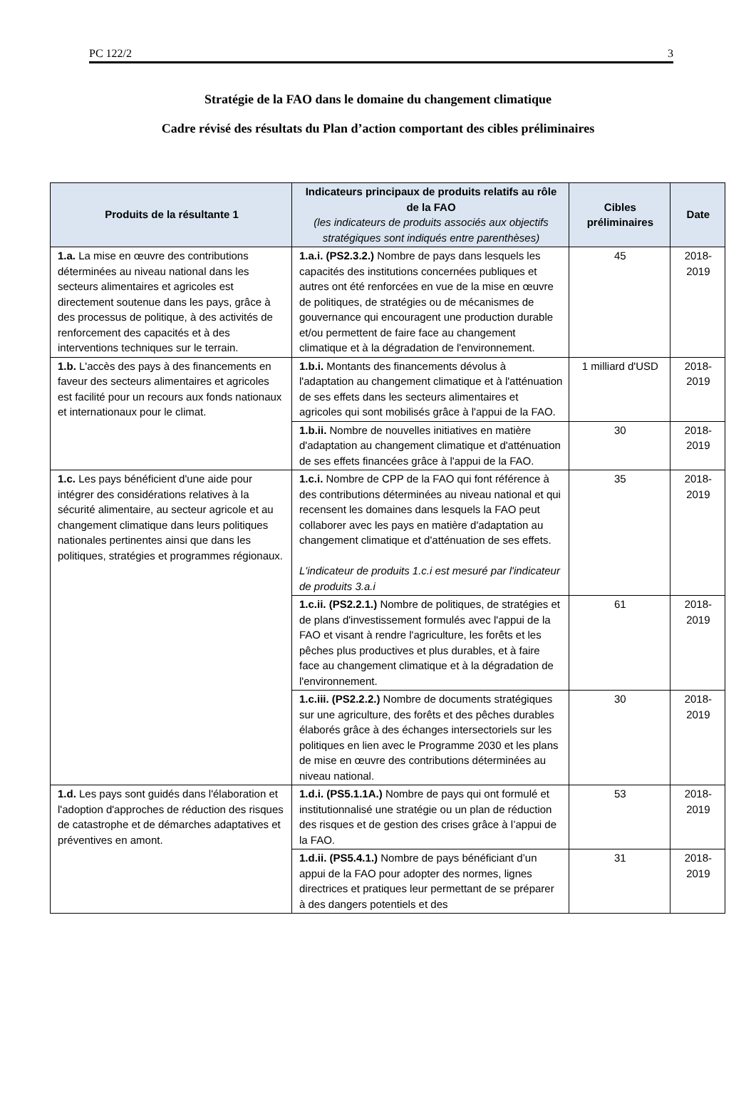PC 122/2 3
Stratégie de la FAO dans le domaine du changement climatique
Cadre révisé des résultats du Plan d’action comportant des cibles préliminaires
| Produits de la résultante 1 | Indicateurs principaux de produits relatifs au rôle de la FAO (les indicateurs de produits associés aux objectifs stratégiques sont indiqués entre parenthèses) | Cibles préliminaires | Date |
| --- | --- | --- | --- |
| 1.a. La mise en œuvre des contributions déterminées au niveau national dans les secteurs alimentaires et agricoles est directement soutenue dans les pays, grâce à des processus de politique, à des activités de renforcement des capacités et à des interventions techniques sur le terrain. | 1.a.i. (PS2.3.2.) Nombre de pays dans lesquels les capacités des institutions concernées publiques et autres ont été renforcées en vue de la mise en œuvre de politiques, de stratégies ou de mécanismes de gouvernance qui encouragent une production durable et/ou permettent de faire face au changement climatique et à la dégradation de l'environnement. | 45 | 2018-2019 |
| 1.b. L'accès des pays à des financements en faveur des secteurs alimentaires et agricoles est facilité pour un recours aux fonds nationaux et internationaux pour le climat. | 1.b.i. Montants des financements dévolus à l'adaptation au changement climatique et à l'atténuation de ses effets dans les secteurs alimentaires et agricoles qui sont mobilisés grâce à l'appui de la FAO. | 1 milliard d'USD | 2018-2019 |
| | 1.b.ii. Nombre de nouvelles initiatives en matière d'adaptation au changement climatique et d'atténuation de ses effets financées grâce à l'appui de la FAO. | 30 | 2018-2019 |
| 1.c. Les pays bénéficient d'une aide pour intégrer des considérations relatives à la sécurité alimentaire, au secteur agricole et au changement climatique dans leurs politiques nationales pertinentes ainsi que dans les politiques, stratégies et programmes régionaux. | 1.c.i. Nombre de CPP de la FAO qui font référence à des contributions déterminées au niveau national et qui recensent les domaines dans lesquels la FAO peut collaborer avec les pays en matière d'adaptation au changement climatique et d'atténuation de ses effets. L'indicateur de produits 1.c.i est mesuré par l'indicateur de produits 3.a.i | 35 | 2018-2019 |
| | 1.c.ii. (PS2.2.1.) Nombre de politiques, de stratégies et de plans d'investissement formulés avec l'appui de la FAO et visant à rendre l'agriculture, les forêts et les pêches plus productives et plus durables, et à faire face au changement climatique et à la dégradation de l'environnement. | 61 | 2018-2019 |
| | 1.c.iii. (PS2.2.2.) Nombre de documents stratégiques sur une agriculture, des forêts et des pêches durables élaborés grâce à des échanges intersectoriels sur les politiques en lien avec le Programme 2030 et les plans de mise en œuvre des contributions déterminées au niveau national. | 30 | 2018-2019 |
| 1.d. Les pays sont guidés dans l'élaboration et l'adoption d'approches de réduction des risques de catastrophe et de démarches adaptatives et préventives en amont. | 1.d.i. (PS5.1.1A.) Nombre de pays qui ont formulé et institutionnalisé une stratégie ou un plan de réduction des risques et de gestion des crises grâce à l’appui de la FAO. | 53 | 2018-2019 |
| | 1.d.ii. (PS5.4.1.) Nombre de pays bénéficiant d’un appui de la FAO pour adopter des normes, lignes directrices et pratiques leur permettant de se préparer à des dangers potentiels et des | 31 | 2018-2019 |